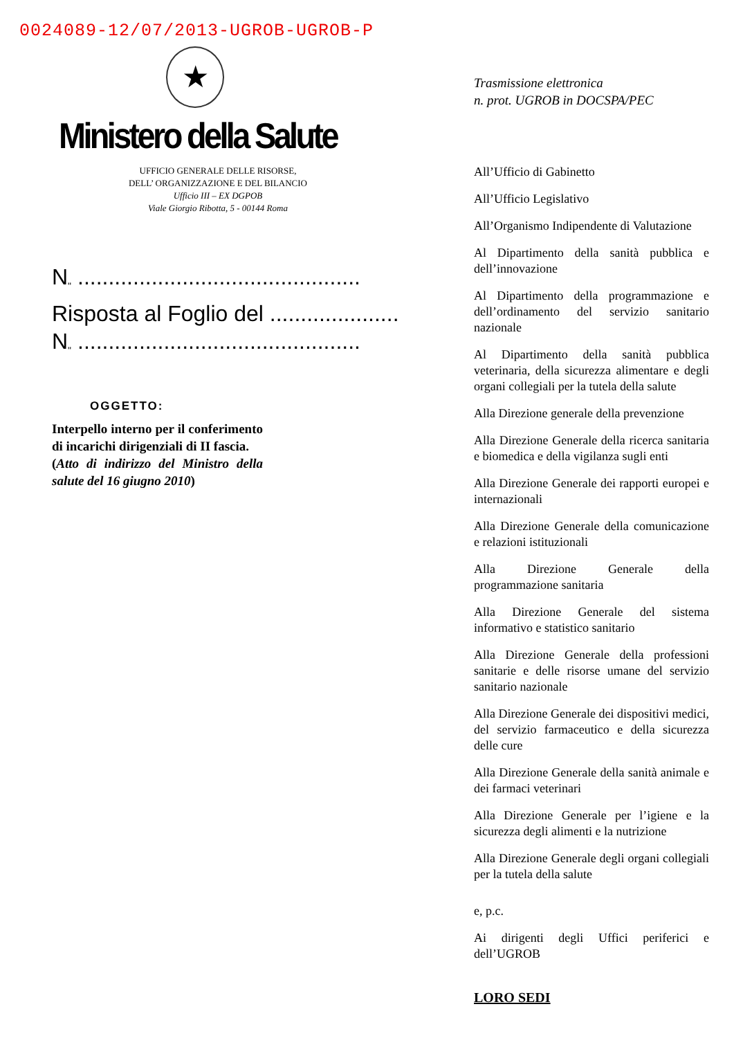0024089-12/07/2013-UGROB-UGROB-P
★
Ministero della Salute
UFFICIO GENERALE DELLE RISORSE,
DELL’ ORGANIZZAZIONE E DEL BILANCIO
Ufficio III – EX DGPOB
Viale Giorgio Ribotta, 5 - 00144 Roma
N<sub>"</sub> ..............................................
Risposta al Foglio del .....................
N<sub>"</sub> ..............................................
OGGETTO:
Interpello interno per il conferimento di incarichi dirigenziali di II fascia.
(Atto di indirizzo del Ministro della salute del 16 giugno 2010)
Trasmissione elettronica
n. prot. UGROB in DOCSPA/PEC
All’Ufficio di Gabinetto
All’Ufficio Legislativo
All’Organismo Indipendente di Valutazione
Al Dipartimento della sanità pubblica e dell’innovazione
Al Dipartimento della programmazione e dell’ordinamento del servizio sanitario nazionale
Al Dipartimento della sanità pubblica veterinaria, della sicurezza alimentare e degli organi collegiali per la tutela della salute
Alla Direzione generale della prevenzione
Alla Direzione Generale della ricerca sanitaria e biomedica e della vigilanza sugli enti
Alla Direzione Generale dei rapporti europei e internazionali
Alla Direzione Generale della comunicazione e relazioni istituzionali
Alla Direzione Generale della programmazione sanitaria
Alla Direzione Generale del sistema informativo e statistico sanitario
Alla Direzione Generale della professioni sanitarie e delle risorse umane del servizio sanitario nazionale
Alla Direzione Generale dei dispositivi medici, del servizio farmaceutico e della sicurezza delle cure
Alla Direzione Generale della sanità animale e dei farmaci veterinari
Alla Direzione Generale per l’igiene e la sicurezza degli alimenti e la nutrizione
Alla Direzione Generale degli organi collegiali per la tutela della salute
e, p.c.
Ai dirigenti degli Uffici periferici e dell’UGROB
LORO SEDI